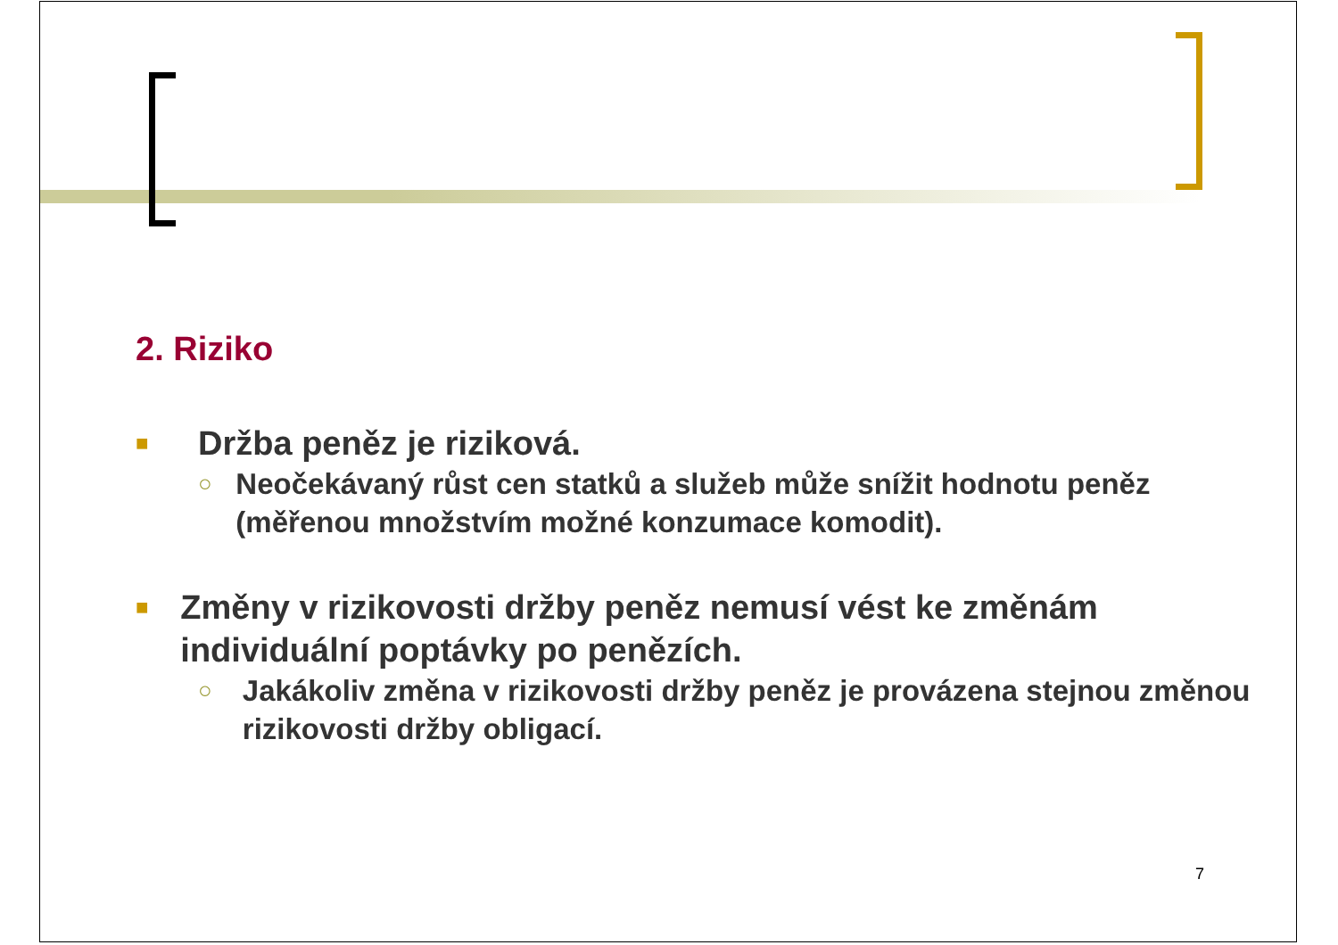2. Riziko
■ Držba peněz je riziková.
○ Neočekávaný růst cen statků a služeb může snížit hodnotu peněz (měřenou množstvím možné konzumace komodit).
■ Změny v rizikovosti držby peněz nemusí vést ke změnám individuální poptávky po penězích.
○ Jakákoliv změna v rizikovosti držby peněz je provázena stejnou změnou rizikovosti držby obligací.
7